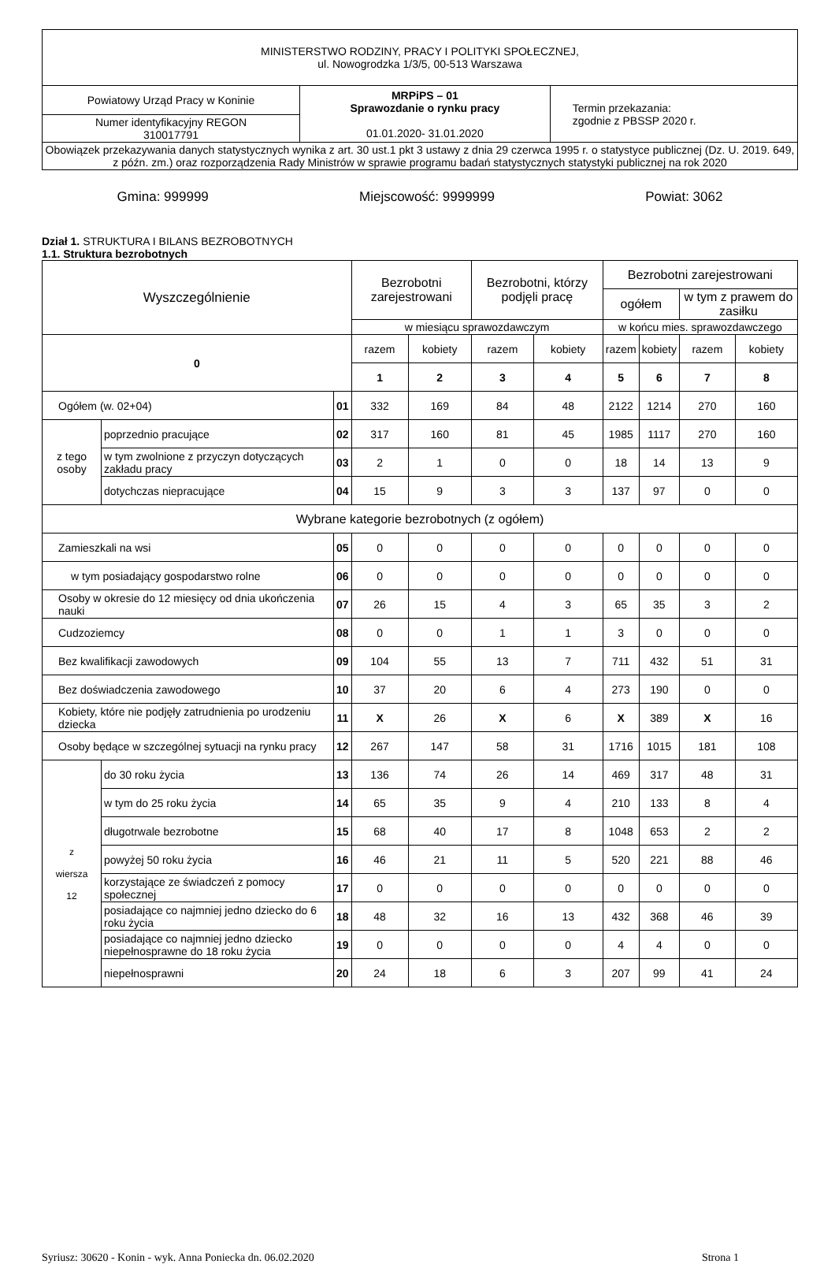| MINISTERSTWO RODZINY, PRACY I POLITYKI SPOŁECZNEJ, ul. Nowogrodzka 1/3/5, 00-513 Warszawa | | |
| Powiatowy Urząd Pracy w Koninie | MRPiPS – 01 Sprawozdanie o rynku pracy 01.01.2020- 31.01.2020 | Termin przekazania: zgodnie z PBSSP 2020 r. |
| Numer identyfikacyjny REGON 310017791 | | |
| Obowiązek przekazywania danych statystycznych wynika z art. 30 ust.1 pkt 3 ustawy z dnia 29 czerwca 1995 r. o statystyce publicznej (Dz. U. 2019. 649, z późn. zm.) oraz rozporządzenia Rady Ministrów w sprawie programu badań statystycznych statystyki publicznej na rok 2020 | | |
Gmina: 999999 Miejscowość: 9999999 Powiat: 3062
Dział 1. STRUKTURA I BILANS BEZROBOTNYCH
1.1. Struktura bezrobotnych
| Wyszczególnienie | | | Bezrobotni zarejestrowani | | Bezrobotni, którzy podjęli pracę | | Bezrobotni zarejestrowani | | | |
| --- | --- | --- | --- | --- | --- | --- | --- | --- | --- | --- |
| | | | | | | | ogółem | | w tym z prawem do zasiłku | |
| | | | w miesiącu sprawozdawczym | | | | w końcu mies. sprawozdawczego | | | |
| 0 | | | razem | kobiety | razem | kobiety | razem | kobiety | razem | kobiety |
| | | | 1 | 2 | 3 | 4 | 5 | 6 | 7 | 8 |
| Ogółem (w. 02+04) | | 01 | 332 | 169 | 84 | 48 | 2122 | 1214 | 270 | 160 |
| z tego osoby | poprzednio pracujące | 02 | 317 | 160 | 81 | 45 | 1985 | 1117 | 270 | 160 |
| | w tym zwolnione z przyczyn dotyczących zakładu pracy | 03 | 2 | 1 | 0 | 0 | 18 | 14 | 13 | 9 |
| | dotychczas niepracujące | 04 | 15 | 9 | 3 | 3 | 137 | 97 | 0 | 0 |
| Wybrane kategorie bezrobotnych (z ogółem) | | | | | | | | | | |
| Zamieszkali na wsi | | 05 | 0 | 0 | 0 | 0 | 0 | 0 | 0 | 0 |
| w tym posiadający gospodarstwo rolne | | 06 | 0 | 0 | 0 | 0 | 0 | 0 | 0 | 0 |
| Osoby w okresie do 12 miesięcy od dnia ukończenia nauki | | 07 | 26 | 15 | 4 | 3 | 65 | 35 | 3 | 2 |
| Cudzoziemcy | | 08 | 0 | 0 | 1 | 1 | 3 | 0 | 0 | 0 |
| Bez kwalifikacji zawodowych | | 09 | 104 | 55 | 13 | 7 | 711 | 432 | 51 | 31 |
| Bez doświadczenia zawodowego | | 10 | 37 | 20 | 6 | 4 | 273 | 190 | 0 | 0 |
| Kobiety, które nie podjęły zatrudnienia po urodzeniu dziecka | | 11 | X | 26 | X | 6 | X | 389 | X | 16 |
| Osoby będące w szczególnej sytuacji na rynku pracy | | 12 | 267 | 147 | 58 | 31 | 1716 | 1015 | 181 | 108 |
| z wiersza 12 | do 30 roku życia | 13 | 136 | 74 | 26 | 14 | 469 | 317 | 48 | 31 |
| | w tym do 25 roku życia | 14 | 65 | 35 | 9 | 4 | 210 | 133 | 8 | 4 |
| | długotrwale bezrobotne | 15 | 68 | 40 | 17 | 8 | 1048 | 653 | 2 | 2 |
| | powyżej 50 roku życia | 16 | 46 | 21 | 11 | 5 | 520 | 221 | 88 | 46 |
| | korzystające ze świadczeń z pomocy społecznej | 17 | 0 | 0 | 0 | 0 | 0 | 0 | 0 | 0 |
| | posiadające co najmniej jedno dziecko do 6 roku życia | 18 | 48 | 32 | 16 | 13 | 432 | 368 | 46 | 39 |
| | posiadające co najmniej jedno dziecko niepełnosprawne do 18 roku życia | 19 | 0 | 0 | 0 | 0 | 4 | 4 | 0 | 0 |
| | niepełnosprawni | 20 | 24 | 18 | 6 | 3 | 207 | 99 | 41 | 24 |
Syriusz: 30620 - Konin - wyk. Anna Poniecka dn. 06.02.2020 Strona 1